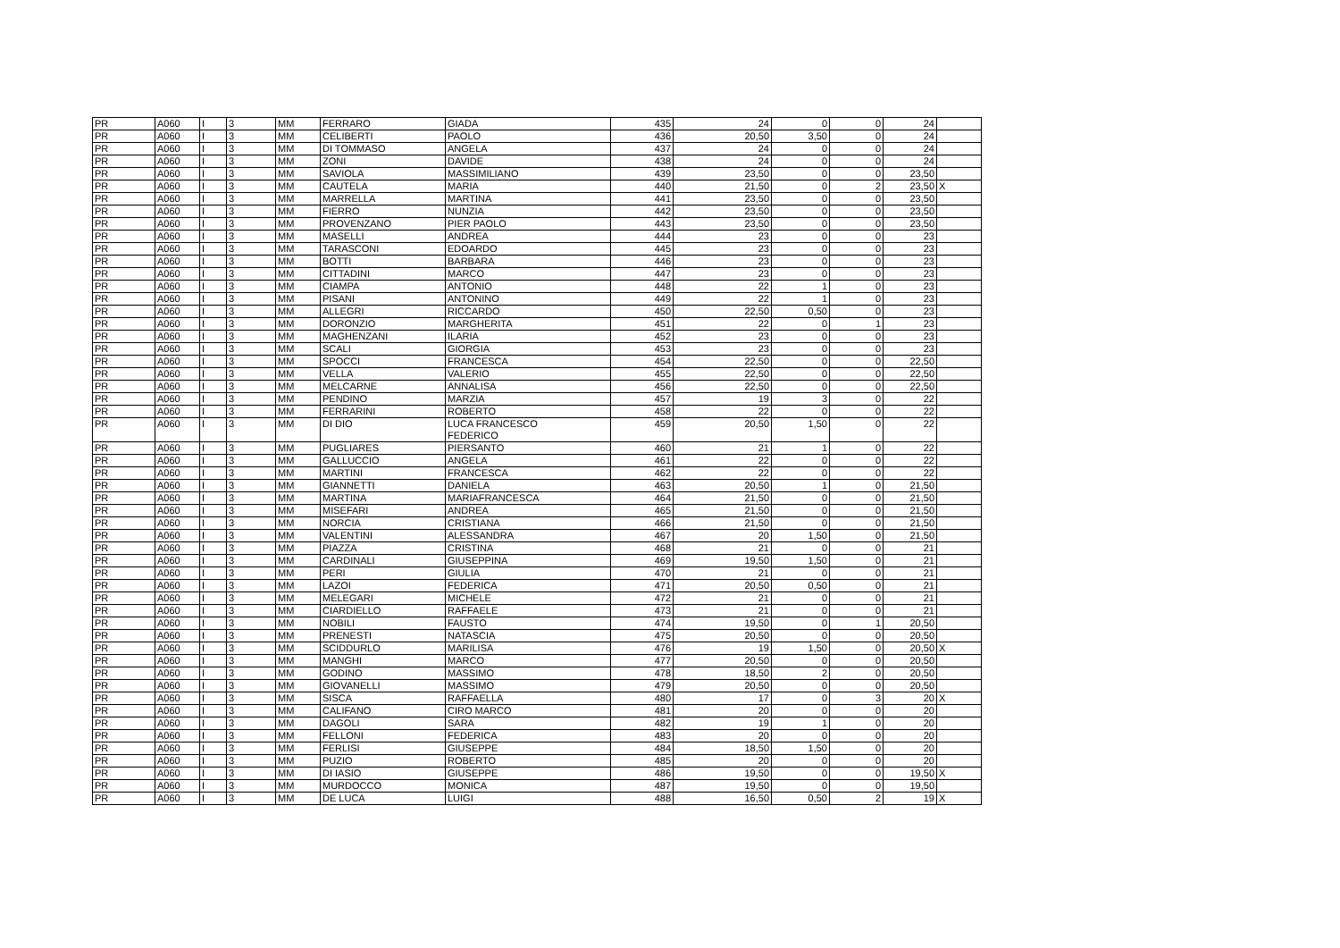| PR | A060 | I | 3 | MM | FERRARO | GIADA | 435 | 24 | 0 | 0 | 24 | |
| PR | A060 | I | 3 | MM | CELIBERTI | PAOLO | 436 | 20,50 | 3,50 | 0 | 24 | |
| PR | A060 | I | 3 | MM | DI TOMMASO | ANGELA | 437 | 24 | 0 | 0 | 24 | |
| PR | A060 | I | 3 | MM | ZONI | DAVIDE | 438 | 24 | 0 | 0 | 24 | |
| PR | A060 | I | 3 | MM | SAVIOLA | MASSIMILIANO | 439 | 23,50 | 0 | 0 | 23,50 | |
| PR | A060 | I | 3 | MM | CAUTELA | MARIA | 440 | 21,50 | 0 | 2 | 23,50 | X |
| PR | A060 | I | 3 | MM | MARRELLA | MARTINA | 441 | 23,50 | 0 | 0 | 23,50 | |
| PR | A060 | I | 3 | MM | FIERRO | NUNZIA | 442 | 23,50 | 0 | 0 | 23,50 | |
| PR | A060 | I | 3 | MM | PROVENZANO | PIER PAOLO | 443 | 23,50 | 0 | 0 | 23,50 | |
| PR | A060 | I | 3 | MM | MASELLI | ANDREA | 444 | 23 | 0 | 0 | 23 | |
| PR | A060 | I | 3 | MM | TARASCONI | EDOARDO | 445 | 23 | 0 | 0 | 23 | |
| PR | A060 | I | 3 | MM | BOTTI | BARBARA | 446 | 23 | 0 | 0 | 23 | |
| PR | A060 | I | 3 | MM | CITTADINI | MARCO | 447 | 23 | 0 | 0 | 23 | |
| PR | A060 | I | 3 | MM | CIAMPA | ANTONIO | 448 | 22 | 1 | 0 | 23 | |
| PR | A060 | I | 3 | MM | PISANI | ANTONINO | 449 | 22 | 1 | 0 | 23 | |
| PR | A060 | I | 3 | MM | ALLEGRI | RICCARDO | 450 | 22,50 | 0,50 | 0 | 23 | |
| PR | A060 | I | 3 | MM | DORONZIO | MARGHERITA | 451 | 22 | 0 | 1 | 23 | |
| PR | A060 | I | 3 | MM | MAGHENZANI | ILARIA | 452 | 23 | 0 | 0 | 23 | |
| PR | A060 | I | 3 | MM | SCALI | GIORGIA | 453 | 23 | 0 | 0 | 23 | |
| PR | A060 | I | 3 | MM | SPOCCI | FRANCESCA | 454 | 22,50 | 0 | 0 | 22,50 | |
| PR | A060 | I | 3 | MM | VELLA | VALERIO | 455 | 22,50 | 0 | 0 | 22,50 | |
| PR | A060 | I | 3 | MM | MELCARNE | ANNALISA | 456 | 22,50 | 0 | 0 | 22,50 | |
| PR | A060 | I | 3 | MM | PENDINO | MARZIA | 457 | 19 | 3 | 0 | 22 | |
| PR | A060 | I | 3 | MM | FERRARINI | ROBERTO | 458 | 22 | 0 | 0 | 22 | |
| PR | A060 | I | 3 | MM | DI DIO | LUCA FRANCESCO FEDERICO | 459 | 20,50 | 1,50 | 0 | 22 | |
| PR | A060 | I | 3 | MM | PUGLIARES | PIERSANTO | 460 | 21 | 1 | 0 | 22 | |
| PR | A060 | I | 3 | MM | GALLUCCIO | ANGELA | 461 | 22 | 0 | 0 | 22 | |
| PR | A060 | I | 3 | MM | MARTINI | FRANCESCA | 462 | 22 | 0 | 0 | 22 | |
| PR | A060 | I | 3 | MM | GIANNETTI | DANIELA | 463 | 20,50 | 1 | 0 | 21,50 | |
| PR | A060 | I | 3 | MM | MARTINA | MARIAFRANCESCA | 464 | 21,50 | 0 | 0 | 21,50 | |
| PR | A060 | I | 3 | MM | MISEFARI | ANDREA | 465 | 21,50 | 0 | 0 | 21,50 | |
| PR | A060 | I | 3 | MM | NORCIA | CRISTIANA | 466 | 21,50 | 0 | 0 | 21,50 | |
| PR | A060 | I | 3 | MM | VALENTINI | ALESSANDRA | 467 | 20 | 1,50 | 0 | 21,50 | |
| PR | A060 | I | 3 | MM | PIAZZA | CRISTINA | 468 | 21 | 0 | 0 | 21 | |
| PR | A060 | I | 3 | MM | CARDINALI | GIUSEPPINA | 469 | 19,50 | 1,50 | 0 | 21 | |
| PR | A060 | I | 3 | MM | PERI | GIULIA | 470 | 21 | 0 | 0 | 21 | |
| PR | A060 | I | 3 | MM | LAZOI | FEDERICA | 471 | 20,50 | 0,50 | 0 | 21 | |
| PR | A060 | I | 3 | MM | MELEGARI | MICHELE | 472 | 21 | 0 | 0 | 21 | |
| PR | A060 | I | 3 | MM | CIARDIELLO | RAFFAELE | 473 | 21 | 0 | 0 | 21 | |
| PR | A060 | I | 3 | MM | NOBILI | FAUSTO | 474 | 19,50 | 0 | 1 | 20,50 | |
| PR | A060 | I | 3 | MM | PRENESTI | NATASCIA | 475 | 20,50 | 0 | 0 | 20,50 | |
| PR | A060 | I | 3 | MM | SCIDDURLO | MARILISA | 476 | 19 | 1,50 | 0 | 20,50 | X |
| PR | A060 | I | 3 | MM | MANGHI | MARCO | 477 | 20,50 | 0 | 0 | 20,50 | |
| PR | A060 | I | 3 | MM | GODINO | MASSIMO | 478 | 18,50 | 2 | 0 | 20,50 | |
| PR | A060 | I | 3 | MM | GIOVANELLI | MASSIMO | 479 | 20,50 | 0 | 0 | 20,50 | |
| PR | A060 | I | 3 | MM | SISCA | RAFFAELLA | 480 | 17 | 0 | 3 | 20 | X |
| PR | A060 | I | 3 | MM | CALIFANO | CIRO MARCO | 481 | 20 | 0 | 0 | 20 | |
| PR | A060 | I | 3 | MM | DAGOLI | SARA | 482 | 19 | 1 | 0 | 20 | |
| PR | A060 | I | 3 | MM | FELLONI | FEDERICA | 483 | 20 | 0 | 0 | 20 | |
| PR | A060 | I | 3 | MM | FERLISI | GIUSEPPE | 484 | 18,50 | 1,50 | 0 | 20 | |
| PR | A060 | I | 3 | MM | PUZIO | ROBERTO | 485 | 20 | 0 | 0 | 20 | |
| PR | A060 | I | 3 | MM | DI IASIO | GIUSEPPE | 486 | 19,50 | 0 | 0 | 19,50 | X |
| PR | A060 | I | 3 | MM | MURDOCCO | MONICA | 487 | 19,50 | 0 | 0 | 19,50 | |
| PR | A060 | I | 3 | MM | DE LUCA | LUIGI | 488 | 16,50 | 0,50 | 2 | 19 | X |